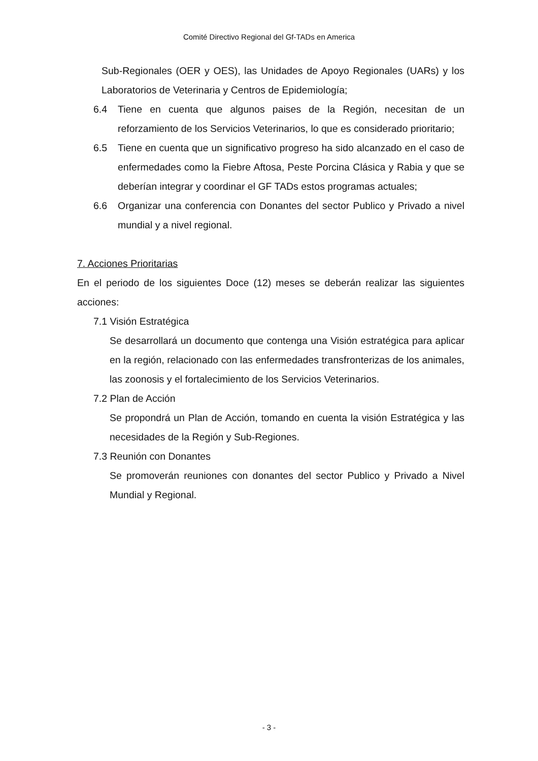Comité Directivo Regional del Gf-TADs en America
Sub-Regionales (OER y OES), las Unidades de Apoyo Regionales (UARs) y los Laboratorios de Veterinaria y Centros de Epidemiología;
6.4 Tiene en cuenta que algunos paises de la Región, necesitan de un reforzamiento de los Servicios Veterinarios, lo que es considerado prioritario;
6.5 Tiene en cuenta que un significativo progreso ha sido alcanzado en el caso de enfermedades como la Fiebre Aftosa, Peste Porcina Clásica y Rabia y que se deberían integrar y coordinar el GF TADs estos programas actuales;
6.6 Organizar una conferencia con Donantes del sector Publico y Privado a nivel mundial y a nivel regional.
7. Acciones Prioritarias
En el periodo de los siguientes Doce (12) meses se deberán realizar las siguientes acciones:
7.1 Visión Estratégica
Se desarrollará un documento que contenga una Visión estratégica para aplicar en la región, relacionado con las enfermedades transfronterizas de los animales, las zoonosis y el fortalecimiento de los Servicios Veterinarios.
7.2 Plan de Acción
Se propondrá un Plan de Acción, tomando en cuenta la visión Estratégica y las necesidades de la Región y Sub-Regiones.
7.3 Reunión con Donantes
Se promoverán reuniones con donantes del sector Publico y Privado a Nivel Mundial y Regional.
- 3 -